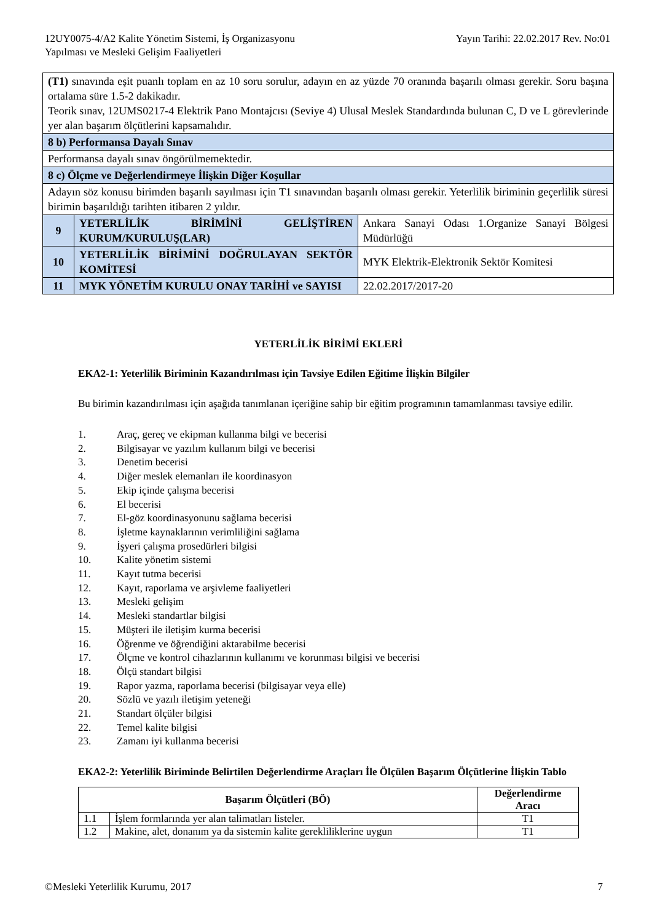12UY0075-4/A2 Kalite Yönetim Sistemi, İş Organizasyonu
Yapılması ve Mesleki Gelişim Faaliyetleri
Yayın Tarihi: 22.02.2017 Rev. No:01
| (T1) sınavında eşit puanlı toplam en az 10 soru sorulur, adayın en az yüzde 70 oranında başarılı olması gerekir. Soru başına ortalama süre 1.5-2 dakikadır. Teorik sınav, 12UMS0217-4 Elektrik Pano Montajcısı (Seviye 4) Ulusal Meslek Standardında bulunan C, D ve L görevlerinde yer alan başarım ölçütlerini kapsamalıdır. | | |
| 8 b) Performansa Dayalı Sınav | | |
| Performansa dayalı sınav öngörülmemektedir. | | |
| 8 c) Ölçme ve Değerlendirmeye İlişkin Diğer Koşullar | | |
| Adayın söz konusu birimden başarılı sayılması için T1 sınavından başarılı olması gerekir. Yeterlilik biriminin geçerlilik süresi birimin başarıldığı tarihten itibaren 2 yıldır. | | |
| 9 | YETERLİLİK BİRİMİNİ GELİŞTİREN KURUM/KURULUŞ(LAR) | Ankara Sanayi Odası 1.Organize Sanayi Bölgesi Müdürlüğü |
| 10 | YETERLİLİK BİRİMİNİ DOĞRULAYAN SEKTÖR KOMİTESİ | MYK Elektrik-Elektronik Sektör Komitesi |
| 11 | MYK YÖNETİM KURULU ONAY TARİHİ ve SAYISI | 22.02.2017/2017-20 |
YETERLİLİK BİRİMİ EKLERİ
EKA2-1: Yeterlilik Biriminin Kazandırılması için Tavsiye Edilen Eğitime İlişkin Bilgiler
Bu birimin kazandırılması için aşağıda tanımlanan içeriğine sahip bir eğitim programının tamamlanması tavsiye edilir.
1. Araç, gereç ve ekipman kullanma bilgi ve becerisi
2. Bilgisayar ve yazılım kullanım bilgi ve becerisi
3. Denetim becerisi
4. Diğer meslek elemanları ile koordinasyon
5. Ekip içinde çalışma becerisi
6. El becerisi
7. El-göz koordinasyonunu sağlama becerisi
8. İşletme kaynaklarının verimliliğini sağlama
9. İşyeri çalışma prosedürleri bilgisi
10. Kalite yönetim sistemi
11. Kayıt tutma becerisi
12. Kayıt, raporlama ve arşivleme faaliyetleri
13. Mesleki gelişim
14. Mesleki standartlar bilgisi
15. Müşteri ile iletişim kurma becerisi
16. Öğrenme ve öğrendiğini aktarabilme becerisi
17. Ölçme ve kontrol cihazlarının kullanımı ve korunması bilgisi ve becerisi
18. Ölçü standart bilgisi
19. Rapor yazma, raporlama becerisi (bilgisayar veya elle)
20. Sözlü ve yazılı iletişim yeteneği
21. Standart ölçüler bilgisi
22. Temel kalite bilgisi
23. Zamanı iyi kullanma becerisi
EKA2-2: Yeterlilik Biriminde Belirtilen Değerlendirme Araçları İle Ölçülen Başarım Ölçütlerine İlişkin Tablo
| Başarım Ölçütleri (BÖ) | | Değerlendirme Aracı |
| --- | --- | --- |
| 1.1 | İşlem formlarında yer alan talimatları listeler. | T1 |
| 1.2 | Makine, alet, donanım ya da sistemin kalite gerekliliklerine uygun | T1 |
©Mesleki Yeterlilik Kurumu, 2017
7